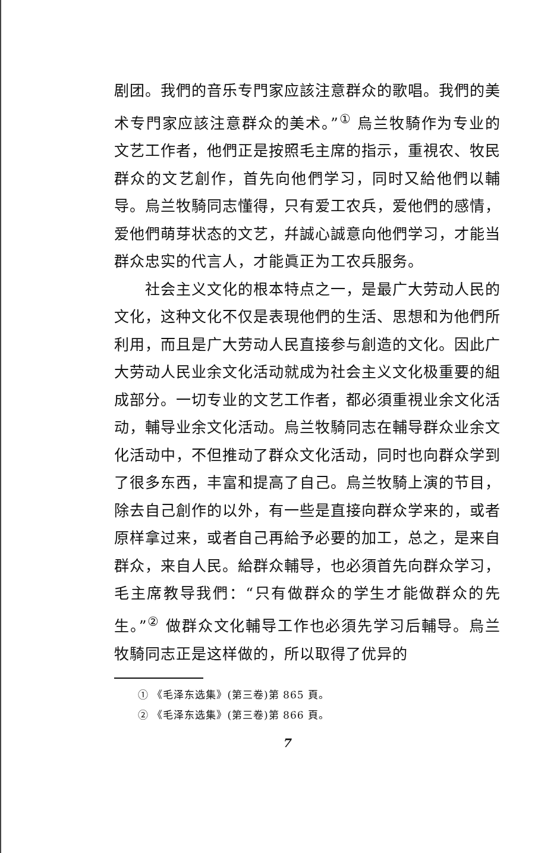剧团。我們的音乐专門家应該注意群众的歌唱。我們的美术专門家应該注意群众的美术。”<sup>①</sup> 烏兰牧騎作为专业的文艺工作者，他們正是按照毛主席的指示，重視农、牧民群众的文艺創作，首先向他們学习，同时又給他們以輔导。烏兰牧騎同志懂得，只有爱工农兵，爱他們的感情，爱他們萌芽状态的文艺，幷誠心誠意向他們学习，才能当群众忠实的代言人，才能眞正为工农兵服务。
社会主义文化的根本特点之一，是最广大劳动人民的文化，这种文化不仅是表現他們的生活、思想和为他們所利用，而且是广大劳动人民直接参与創造的文化。因此广大劳动人民业余文化活动就成为社会主义文化极重要的組成部分。一切专业的文艺工作者，都必須重視业余文化活动，輔导业余文化活动。烏兰牧騎同志在輔导群众业余文化活动中，不但推动了群众文化活动，同时也向群众学到了很多东西，丰富和提高了自己。烏兰牧騎上演的节目，除去自己創作的以外，有一些是直接向群众学来的，或者原样拿过来，或者自己再給予必要的加工，总之，是来自群众，来自人民。給群众輔导，也必須首先向群众学习，毛主席教导我們：“只有做群众的学生才能做群众的先生。”<sup>②</sup> 做群众文化輔导工作也必須先学习后輔导。烏兰牧騎同志正是这样做的，所以取得了优异的
① 《毛泽东选集》(第三卷)第 865 頁。
② 《毛泽东选集》(第三卷)第 866 頁。
7